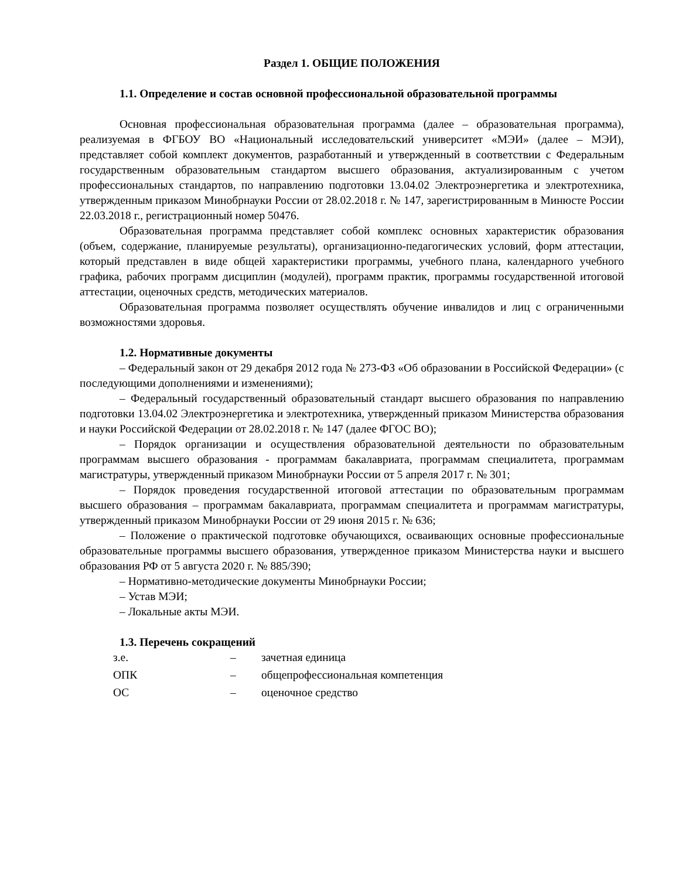Раздел 1. ОБЩИЕ ПОЛОЖЕНИЯ
1.1. Определение и состав основной профессиональной образовательной программы
Основная профессиональная образовательная программа (далее – образовательная программа), реализуемая в ФГБОУ ВО «Национальный исследовательский университет «МЭИ» (далее – МЭИ), представляет собой комплект документов, разработанный и утвержденный в соответствии с Федеральным государственным образовательным стандартом высшего образования, актуализированным с учетом профессиональных стандартов, по направлению подготовки 13.04.02 Электроэнергетика и электротехника, утвержденным приказом Минобрнауки России от 28.02.2018 г. № 147, зарегистрированным в Минюсте России 22.03.2018 г., регистрационный номер 50476.
Образовательная программа представляет собой комплекс основных характеристик образования (объем, содержание, планируемые результаты), организационно-педагогических условий, форм аттестации, который представлен в виде общей характеристики программы, учебного плана, календарного учебного графика, рабочих программ дисциплин (модулей), программ практик, программы государственной итоговой аттестации, оценочных средств, методических материалов.
Образовательная программа позволяет осуществлять обучение инвалидов и лиц с ограниченными возможностями здоровья.
1.2. Нормативные документы
– Федеральный закон от 29 декабря 2012 года № 273-ФЗ «Об образовании в Российской Федерации» (с последующими дополнениями и изменениями);
– Федеральный государственный образовательный стандарт высшего образования по направлению подготовки 13.04.02 Электроэнергетика и электротехника, утвержденный приказом Министерства образования и науки Российской Федерации от 28.02.2018 г. № 147 (далее ФГОС ВО);
– Порядок организации и осуществления образовательной деятельности по образовательным программам высшего образования - программам бакалавриата, программам специалитета, программам магистратуры, утвержденный приказом Минобрнауки России от 5 апреля 2017 г. № 301;
– Порядок проведения государственной итоговой аттестации по образовательным программам высшего образования – программам бакалавриата, программам специалитета и программам магистратуры, утвержденный приказом Минобрнауки России от 29 июня 2015 г. № 636;
– Положение о практической подготовке обучающихся, осваивающих основные профессиональные образовательные программы высшего образования, утвержденное приказом Министерства науки и высшего образования РФ от 5 августа 2020 г. № 885/390;
– Нормативно-методические документы Минобрнауки России;
– Устав МЭИ;
– Локальные акты МЭИ.
1.3. Перечень сокращений
з.е. – зачетная единица
ОПК – общепрофессиональная компетенция
ОС – оценочное средство